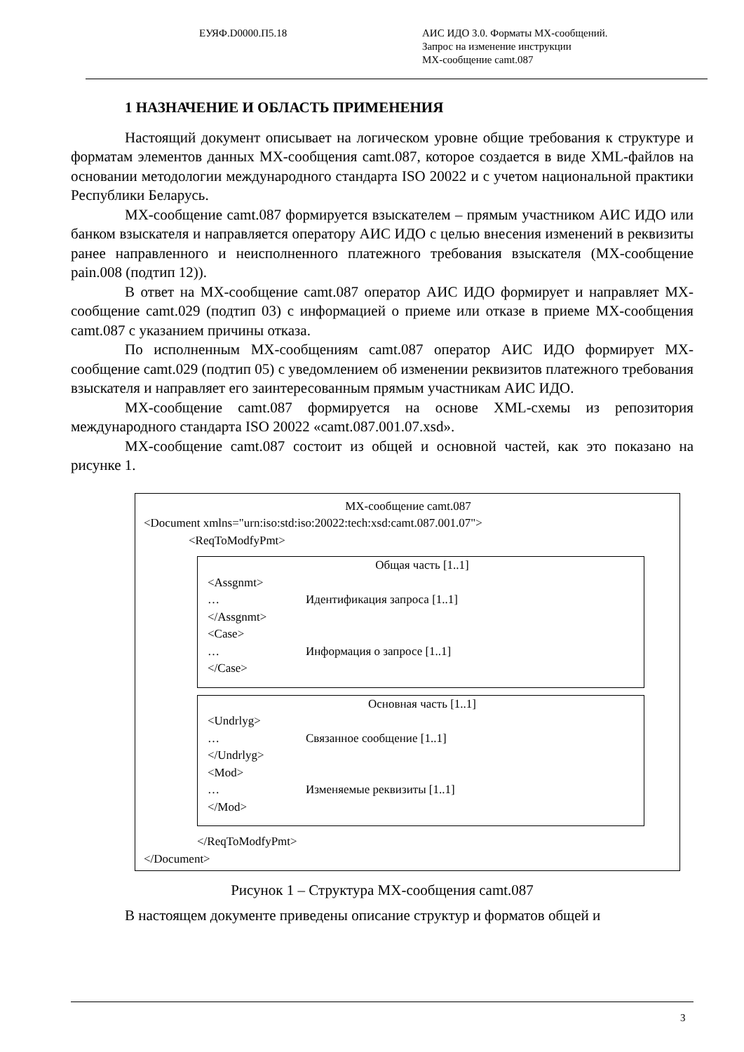ЕУЯФ.D0000.П5.18 АИС ИДО 3.0. Форматы MX-сообщений.
Запрос на изменение инструкции
MX-сообщение camt.087
1 НАЗНАЧЕНИЕ И ОБЛАСТЬ ПРИМЕНЕНИЯ
Настоящий документ описывает на логическом уровне общие требования к структуре и форматам элементов данных MX-сообщения camt.087, которое создается в виде XML-файлов на основании методологии международного стандарта ISO 20022 и с учетом национальной практики Республики Беларусь.
MX-сообщение camt.087 формируется взыскателем – прямым участником АИС ИДО или банком взыскателя и направляется оператору АИС ИДО с целью внесения изменений в реквизиты ранее направленного и неисполненного платежного требования взыскателя (MX-сообщение pain.008 (подтип 12)).
В ответ на MX-сообщение camt.087 оператор АИС ИДО формирует и направляет MX-сообщение camt.029 (подтип 03) с информацией о приеме или отказе в приеме MX-сообщения camt.087 с указанием причины отказа.
По исполненным MX-сообщениям camt.087 оператор АИС ИДО формирует MX-сообщение camt.029 (подтип 05) с уведомлением об изменении реквизитов платежного требования взыскателя и направляет его заинтересованным прямым участникам АИС ИДО.
MX-сообщение camt.087 формируется на основе XML-схемы из репозитория международного стандарта ISO 20022 «camt.087.001.07.xsd».
MX-сообщение camt.087 состоит из общей и основной частей, как это показано на рисунке 1.
MX-сообщение camt.087
<Document xmlns="urn:iso:std:iso:20022:tech:xsd:camt.087.001.07">
<ReqToModfyPmt>
Общая часть [1..1]
<Assgnmt>
… Идентификация запроса [1..1]
</Assgnmt>
<Case>
… Информация о запросе [1..1]
</Case>
Основная часть [1..1]
<Undrlyg>
… Связанное сообщение [1..1]
</Undrlyg>
<Mod>
… Изменяемые реквизиты [1..1]
</Mod>
</ReqToModfyPmt>
</Document>
Рисунок 1 – Структура MX-сообщения camt.087
В настоящем документе приведены описание структур и форматов общей и
3